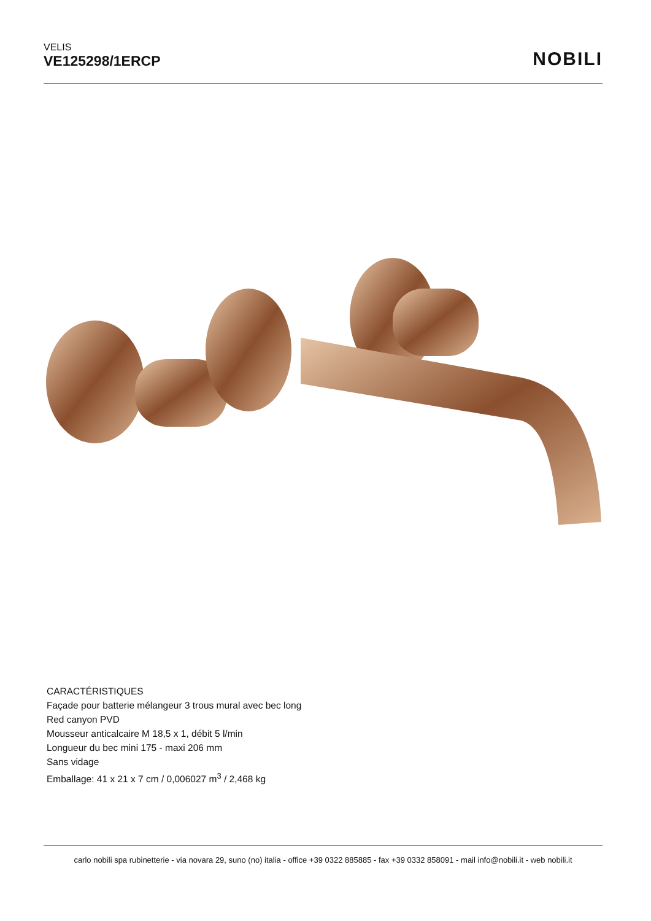VELIS
VE125298/1ERCP
NOBILI
CARACTÉRISTIQUES
Façade pour batterie mélangeur 3 trous mural avec bec long
Red canyon PVD
Mousseur anticalcaire M 18,5 x 1, débit 5 l/min
Longueur du bec mini 175 - maxi 206 mm
Sans vidage
Emballage: 41 x 21 x 7 cm / 0,006027 m<sup>3</sup> / 2,468 kg
carlo nobili spa rubinetterie - via novara 29, suno (no) italia - office +39 0322 885885 - fax +39 0332 858091 - mail info@nobili.it - web nobili.it